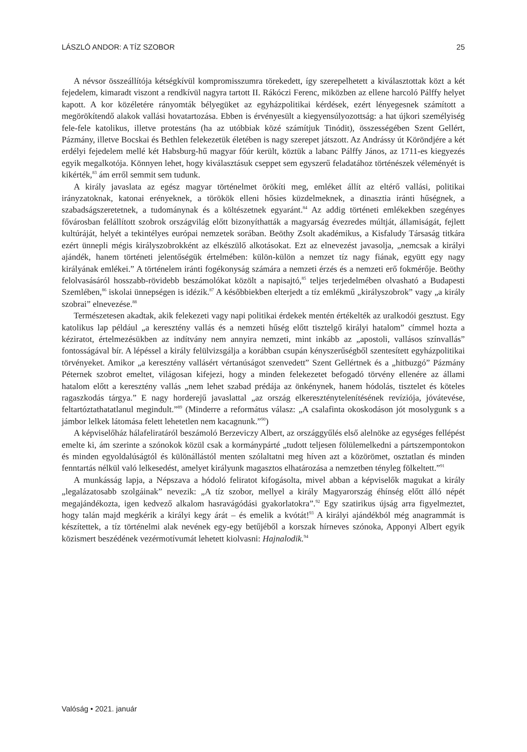LÁSZLÓ ANDOR: A TÍZ SZOBOR 25
A névsor összeállítója kétségkívül kompromisszumra törekedett, így szerepelhetett a kiválasztottak közt a két fejedelem, kimaradt viszont a rendkívül nagyra tartott II. Rákóczi Ferenc, miközben az ellene harcoló Pálffy helyet kapott. A kor közéletére rányomták bélyegüket az egyházpolitikai kérdések, ezért lényegesnek számított a megörökítendő alakok vallási hovatartozása. Ebben is érvényesült a kiegyensúlyozottság: a hat újkori személyiség fele-fele katolikus, illetve protestáns (ha az utóbbiak közé számítjuk Tinódit), összességében Szent Gellért, Pázmány, illetve Bocskai és Bethlen felekezetük életében is nagy szerepet játszott. Az Andrássy út Köröndjére a két erdélyi fejedelem mellé két Habsburg-hű magyar főúr került, köztük a labanc Pálffy János, az 1711-es kiegyezés egyik megalkotója. Könnyen lehet, hogy kiválasztásuk cseppet sem egyszerű feladatához történészek véleményét is kikérték,<sup>83</sup> ám erről semmit sem tudunk.
A király javaslata az egész magyar történelmet örökíti meg, emléket állít az eltérő vallási, politikai irányzatoknak, katonai erényeknek, a törökök elleni hősies küzdelmeknek, a dinasztia iránti hűségnek, a szabadságszeretetnek, a tudománynak és a költészetnek egyaránt.<sup>84</sup> Az addig történeti emlékekben szegényes fővárosban felállított szobrok országvilág előtt bizonyíthatták a magyarság évezredes múltját, államiságát, fejlett kultúráját, helyét a tekintélyes európai nemzetek sorában. Beöthy Zsolt akadémikus, a Kisfaludy Társaság titkára ezért ünnepli mégis királyszobrokként az elkészülő alkotásokat. Ezt az elnevezést javasolja, „nemcsak a királyi ajándék, hanem történeti jelentőségük értelmében: külön-külön a nemzet tíz nagy fiának, együtt egy nagy királyának emlékei.” A történelem iránti fogékonyság számára a nemzeti érzés és a nemzeti erő fokmérője. Beöthy felolvasásáról hosszabb-rövidebb beszámolókat közölt a napisajtó,<sup>85</sup> teljes terjedelmében olvasható a Budapesti Szemlében,<sup>86</sup> iskolai ünnepségen is idézik.<sup>87</sup> A későbbiekben elterjedt a tíz emlékmű „királyszobrok” vagy „a király szobrai” elnevezése.<sup>88</sup>
Természetesen akadtak, akik felekezeti vagy napi politikai érdekek mentén értékelték az uralkodói gesztust. Egy katolikus lap például „a keresztény vallás és a nemzeti hűség előtt tisztelgő királyi hatalom” címmel hozta a kéziratot, értelmezésükben az indítvány nem annyira nemzeti, mint inkább az „apostoli, vallásos színvallás” fontosságával bír. A lépéssel a király felülvizsgálja a korábban csupán kényszerűségből szentesített egyházpolitikai törvényeket. Amikor „a keresztény vallásért vértanúságot szenvedett” Szent Gellértnek és a „hitbuzgó” Pázmány Péternek szobrot emeltet, világosan kifejezi, hogy a minden felekezetet befogadó törvény ellenére az állami hatalom előtt a keresztény vallás „nem lehet szabad prédája az önkénynek, hanem hódolás, tisztelet és köteles ragaszkodás tárgya.” E nagy horderejű javaslattal „az ország elkereszténytelenítésének revíziója, jóvátevése, feltartóztathatatlanul megindult.”<sup>89</sup> (Minderre a református válasz: „A csalafinta okoskodáson jót mosolygunk s a jámbor lelkek látomása felett lehetetlen nem kacagnunk.”<sup>90</sup>)
A képviselőház hálafeliratáról beszámoló Berzeviczy Albert, az országgyűlés első alelnöke az egységes fellépést emelte ki, ám szerinte a szónokok közül csak a kormánypárté „tudott teljesen fölülemelkedni a pártszempontokon és minden egyoldalúságtól és különállástól menten szólaltatni meg híven azt a közörömet, osztatlan és minden fenntartás nélkül való lelkesedést, amelyet királyunk magasztos elhatározása a nemzetben tényleg fölkeltett.”<sup>91</sup>
A munkásság lapja, a Népszava a hódoló feliratot kifogásolta, mivel abban a képviselők magukat a király „legalázatosabb szolgáinak” nevezik: „A tíz szobor, mellyel a király Magyarország éhínség előtt álló népét megajándékozta, igen kedvező alkalom hasravágódási gyakorlatokra”.<sup>92</sup> Egy szatirikus újság arra figyelmeztet, hogy talán majd megkérik a királyi kegy árát – és emelik a kvótát!<sup>93</sup> A királyi ajándékból még anagrammát is készítettek, a tíz történelmi alak nevének egy-egy betűjéből a korszak hírneves szónoka, Apponyi Albert egyik közismert beszédének vezérmotívumát lehetett kiolvasni: Hajnalodik.<sup>94</sup>
Valóság • 2021. január